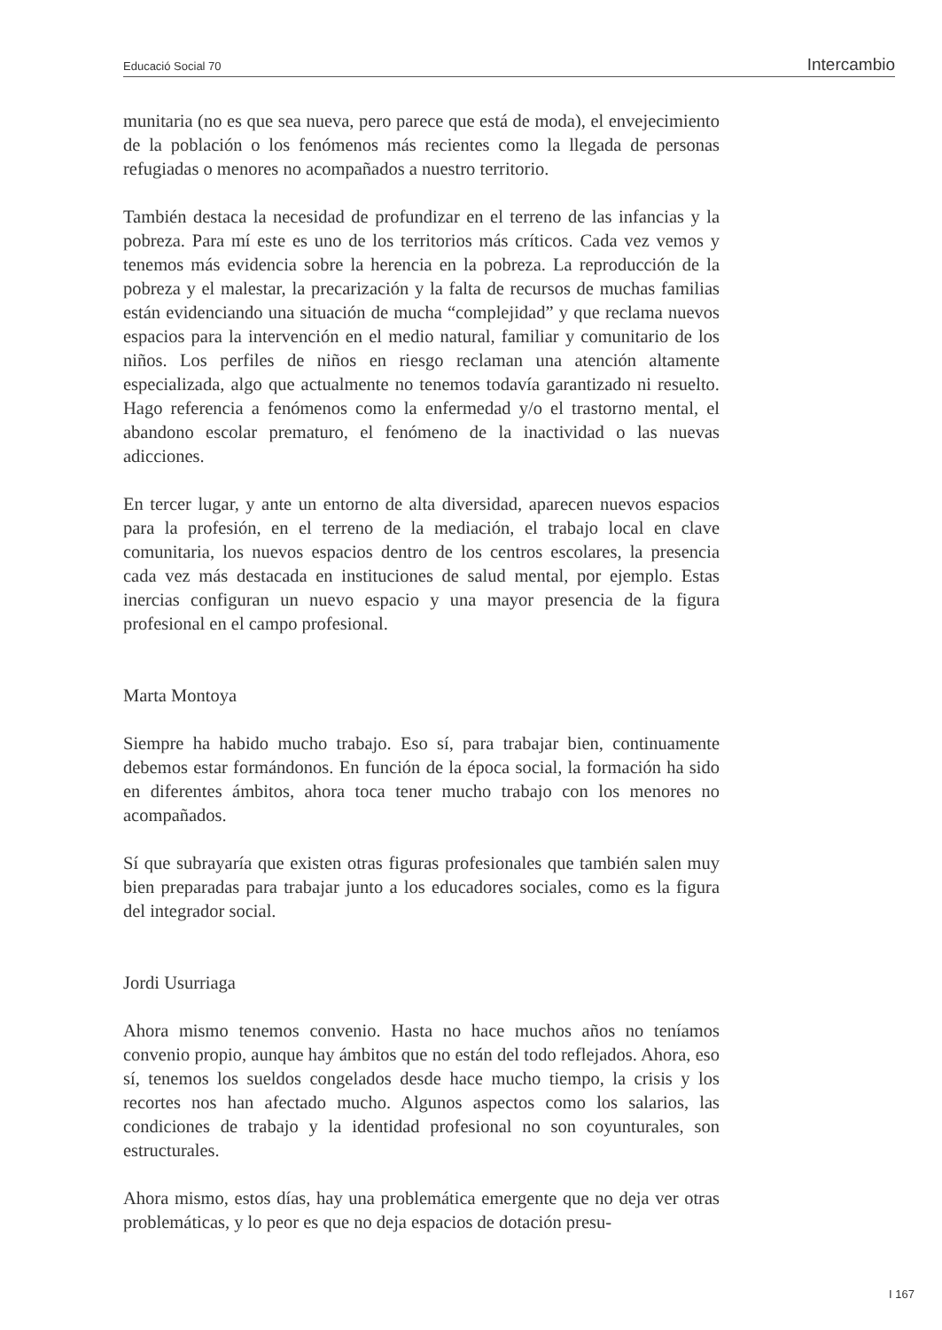Educació Social 70 Intercambio
munitaria (no es que sea nueva, pero parece que está de moda), el envejecimiento de la población o los fenómenos más recientes como la llegada de personas refugiadas o menores no acompañados a nuestro territorio.
También destaca la necesidad de profundizar en el terreno de las infancias y la pobreza. Para mí este es uno de los territorios más críticos. Cada vez vemos y tenemos más evidencia sobre la herencia en la pobreza. La reproducción de la pobreza y el malestar, la precarización y la falta de recursos de muchas familias están evidenciando una situación de mucha “complejidad” y que reclama nuevos espacios para la intervención en el medio natural, familiar y comunitario de los niños. Los perfiles de niños en riesgo reclaman una atención altamente especializada, algo que actualmente no tenemos todavía garantizado ni resuelto. Hago referencia a fenómenos como la enfermedad y/o el trastorno mental, el abandono escolar prematuro, el fenómeno de la inactividad o las nuevas adicciones.
En tercer lugar, y ante un entorno de alta diversidad, aparecen nuevos espacios para la profesión, en el terreno de la mediación, el trabajo local en clave comunitaria, los nuevos espacios dentro de los centros escolares, la presencia cada vez más destacada en instituciones de salud mental, por ejemplo. Estas inercias configuran un nuevo espacio y una mayor presencia de la figura profesional en el campo profesional.
Marta Montoya
Siempre ha habido mucho trabajo. Eso sí, para trabajar bien, continuamente debemos estar formándonos. En función de la época social, la formación ha sido en diferentes ámbitos, ahora toca tener mucho trabajo con los menores no acompañados.
Sí que subrayaría que existen otras figuras profesionales que también salen muy bien preparadas para trabajar junto a los educadores sociales, como es la figura del integrador social.
Jordi Usurriaga
Ahora mismo tenemos convenio. Hasta no hace muchos años no teníamos convenio propio, aunque hay ámbitos que no están del todo reflejados. Ahora, eso sí, tenemos los sueldos congelados desde hace mucho tiempo, la crisis y los recortes nos han afectado mucho. Algunos aspectos como los salarios, las condiciones de trabajo y la identidad profesional no son coyunturales, son estructurales.
Ahora mismo, estos días, hay una problemática emergente que no deja ver otras problemáticas, y lo peor es que no deja espacios de dotación presu-
I 167